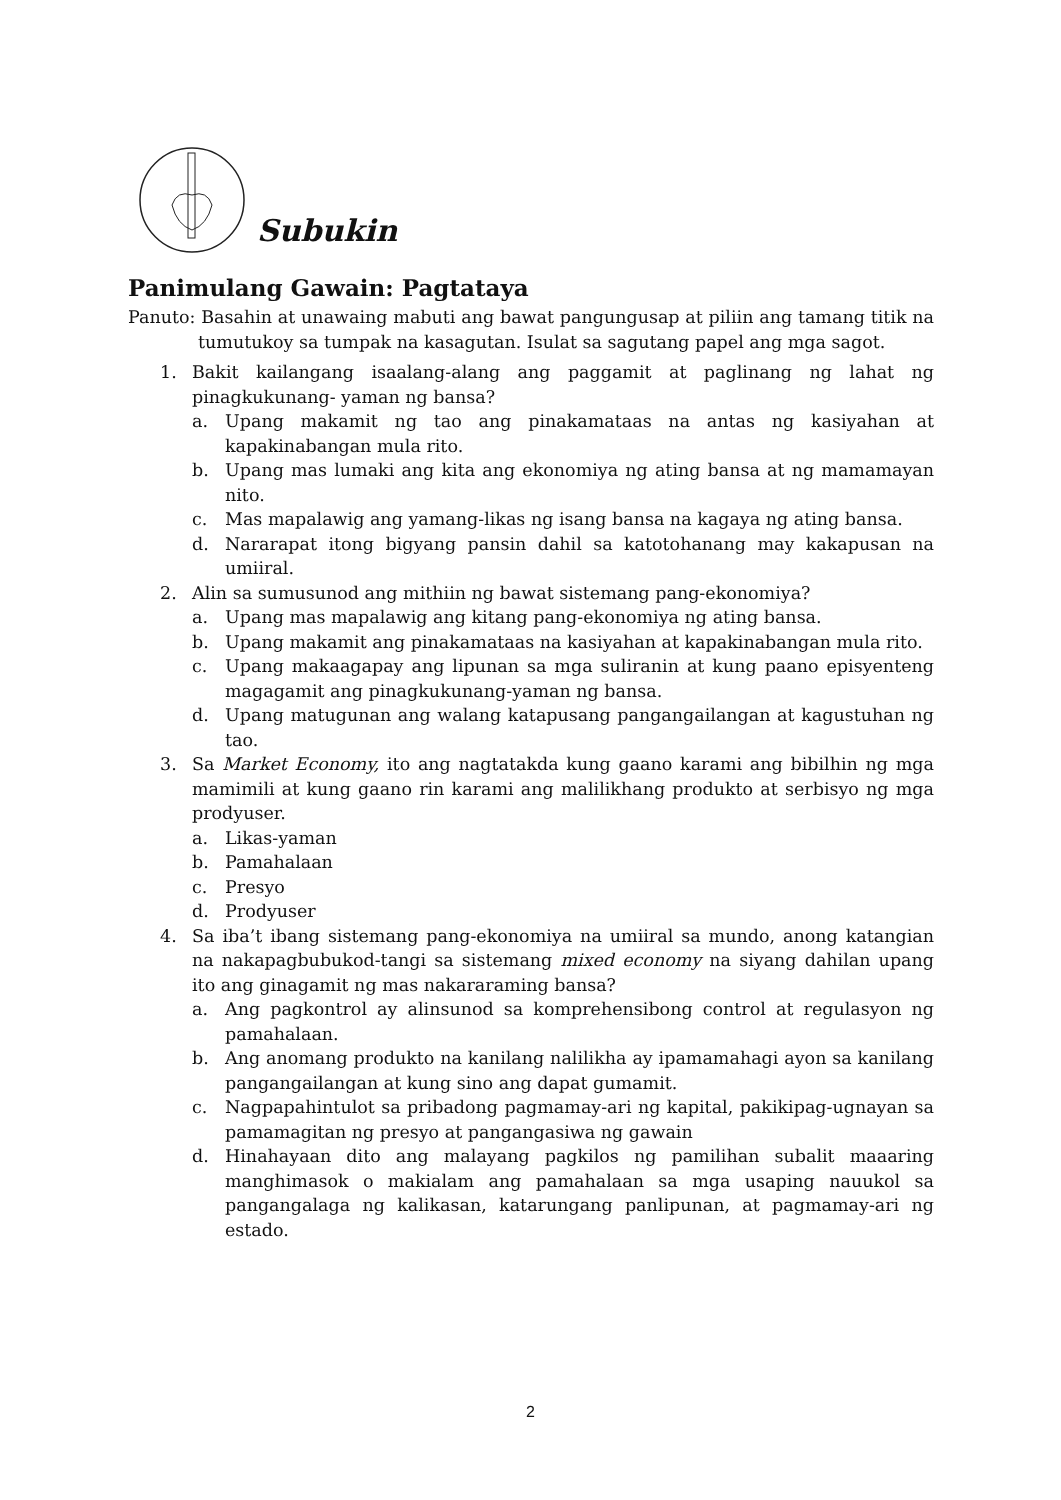Subukin
Panimulang Gawain: Pagtataya
Panuto: Basahin at unawaing mabuti ang bawat pangungusap at piliin ang tamang titik na tumutukoy sa tumpak na kasagutan. Isulat sa sagutang papel ang mga sagot.
1. Bakit kailangang isaalang-alang ang paggamit at paglinang ng lahat ng pinagkukunang- yaman ng bansa?
a. Upang makamit ng tao ang pinakamataas na antas ng kasiyahan at kapakinabangan mula rito.
b. Upang mas lumaki ang kita ang ekonomiya ng ating bansa at ng mamamayan nito.
c. Mas mapalawig ang yamang-likas ng isang bansa na kagaya ng ating bansa.
d. Nararapat itong bigyang pansin dahil sa katotohanang may kakapusan na umiiral.
2. Alin sa sumusunod ang mithiin ng bawat sistemang pang-ekonomiya?
a. Upang mas mapalawig ang kitang pang-ekonomiya ng ating bansa.
b. Upang makamit ang pinakamataas na kasiyahan at kapakinabangan mula rito.
c. Upang makaagapay ang lipunan sa mga suliranin at kung paano episyenteng magagamit ang pinagkukunang-yaman ng bansa.
d. Upang matugunan ang walang katapusang pangangailangan at kagustuhan ng tao.
3. Sa Market Economy, ito ang nagtatakda kung gaano karami ang bibilhin ng mga mamimili at kung gaano rin karami ang malilikhang produkto at serbisyo ng mga prodyuser.
a. Likas-yaman
b. Pamahalaan
c. Presyo
d. Prodyuser
4. Sa iba’t ibang sistemang pang-ekonomiya na umiiral sa mundo, anong katangian na nakapagbubukod-tangi sa sistemang mixed economy na siyang dahilan upang ito ang ginagamit ng mas nakararaming bansa?
a. Ang pagkontrol ay alinsunod sa komprehensibong control at regulasyon ng pamahalaan.
b. Ang anomang produkto na kanilang nalilikha ay ipamamahagi ayon sa kanilang pangangailangan at kung sino ang dapat gumamit.
c. Nagpapahintulot sa pribadong pagmamay-ari ng kapital, pakikipag-ugnayan sa pamamagitan ng presyo at pangangasiwa ng gawain
d. Hinahayaan dito ang malayang pagkilos ng pamilihan subalit maaaring manghimasok o makialam ang pamahalaan sa mga usaping nauukol sa pangangalaga ng kalikasan, katarungang panlipunan, at pagmamay-ari ng estado.
2